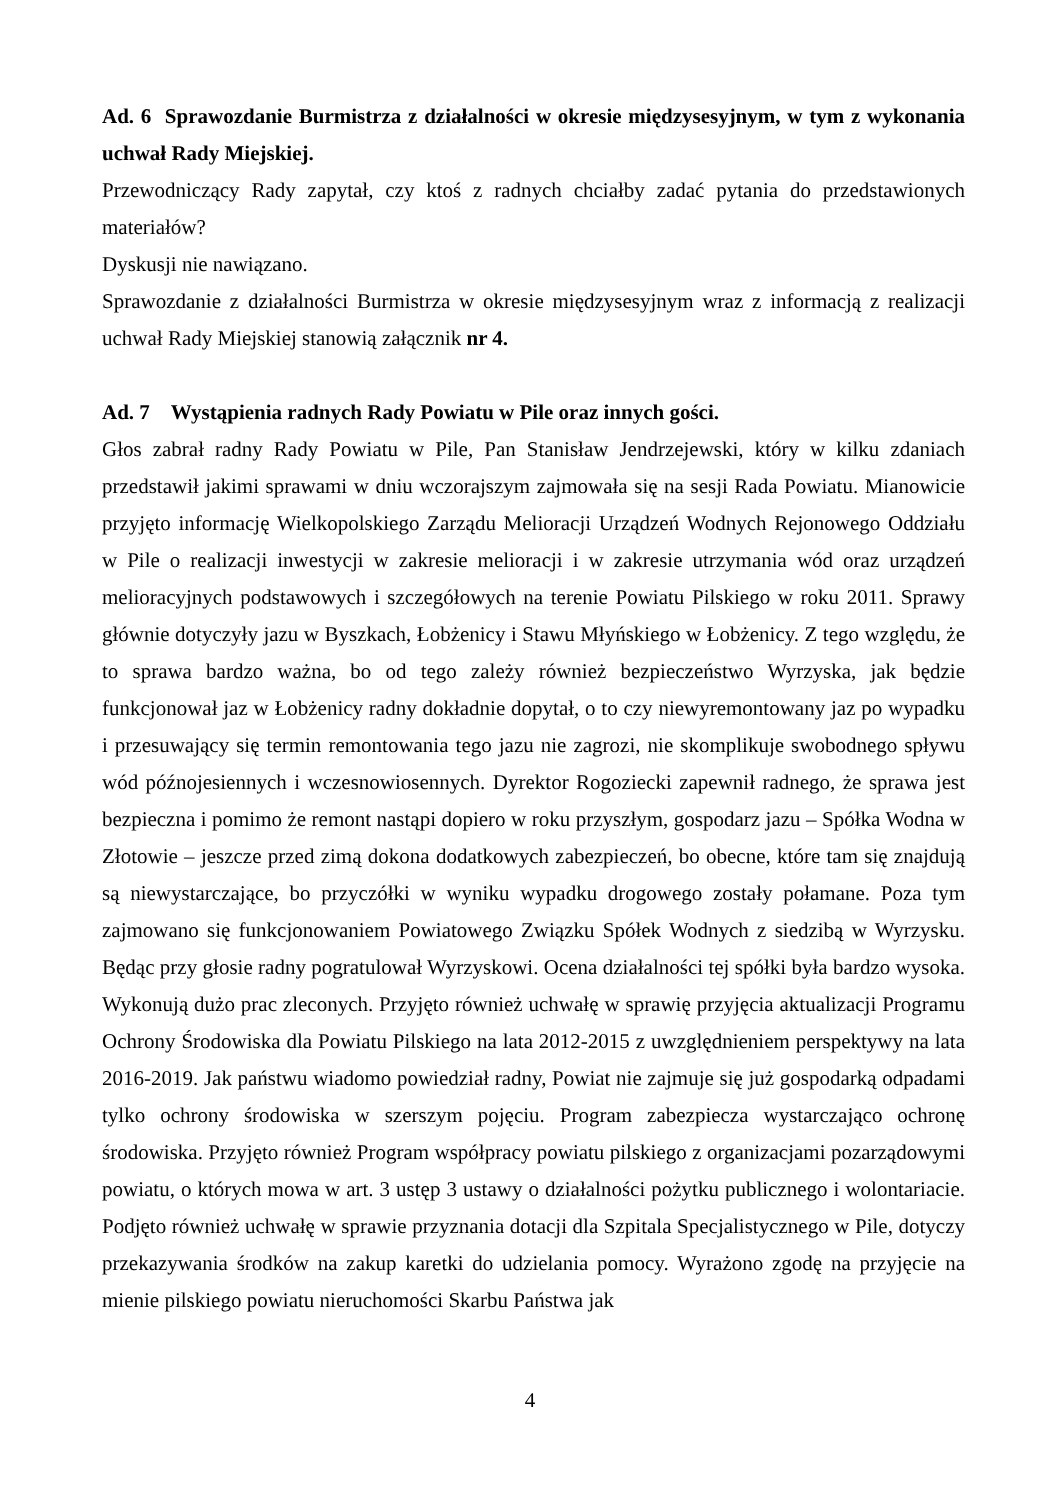Ad. 6 Sprawozdanie Burmistrza z działalności w okresie międzysesyjnym, w tym z wykonania uchwał Rady Miejskiej.
Przewodniczący Rady zapytał, czy ktoś z radnych chciałby zadać pytania do przedstawionych materiałów?
Dyskusji nie nawiązano.
Sprawozdanie z działalności Burmistrza w okresie międzysesyjnym wraz z informacją z realizacji uchwał Rady Miejskiej stanowią załącznik nr 4.
Ad. 7 Wystąpienia radnych Rady Powiatu w Pile oraz innych gości.
Głos zabrał radny Rady Powiatu w Pile, Pan Stanisław Jendrzejewski, który w kilku zdaniach przedstawił jakimi sprawami w dniu wczorajszym zajmowała się na sesji Rada Powiatu. Mianowicie przyjęto informację Wielkopolskiego Zarządu Melioracji Urządzeń Wodnych Rejonowego Oddziału w Pile o realizacji inwestycji w zakresie melioracji i w zakresie utrzymania wód oraz urządzeń melioracyjnych podstawowych i szczegółowych na terenie Powiatu Pilskiego w roku 2011. Sprawy głównie dotyczyły jazu w Byszkach, Łobżenicy i Stawu Młyńskiego w Łobżenicy. Z tego względu, że to sprawa bardzo ważna, bo od tego zależy również bezpieczeństwo Wyrzyska, jak będzie funkcjonował jaz w Łobżenicy radny dokładnie dopytał, o to czy niewyremontowany jaz po wypadku i przesuwający się termin remontowania tego jazu nie zagrozi, nie skomplikuje swobodnego spływu wód późnojesiennych i wczesnowiosennych. Dyrektor Rogoziecki zapewnił radnego, że sprawa jest bezpieczna i pomimo że remont nastąpi dopiero w roku przyszłym, gospodarz jazu – Spółka Wodna w Złotowie – jeszcze przed zimą dokona dodatkowych zabezpieczeń, bo obecne, które tam się znajdują są niewystarczające, bo przyczółki w wyniku wypadku drogowego zostały połamane. Poza tym zajmowano się funkcjonowaniem Powiatowego Związku Spółek Wodnych z siedzibą w Wyrzysku. Będąc przy głosie radny pogratulował Wyrzyskowi. Ocena działalności tej spółki była bardzo wysoka. Wykonują dużo prac zleconych. Przyjęto również uchwałę w sprawię przyjęcia aktualizacji Programu Ochrony Środowiska dla Powiatu Pilskiego na lata 2012-2015 z uwzględnieniem perspektywy na lata 2016-2019. Jak państwu wiadomo powiedział radny, Powiat nie zajmuje się już gospodarką odpadami tylko ochrony środowiska w szerszym pojęciu. Program zabezpiecza wystarczająco ochronę środowiska. Przyjęto również Program współpracy powiatu pilskiego z organizacjami pozarządowymi powiatu, o których mowa w art. 3 ustęp 3 ustawy o działalności pożytku publicznego i wolontariacie. Podjęto również uchwałę w sprawie przyznania dotacji dla Szpitala Specjalistycznego w Pile, dotyczy przekazywania środków na zakup karetki do udzielania pomocy. Wyrażono zgodę na przyjęcie na mienie pilskiego powiatu nieruchomości Skarbu Państwa jak
4